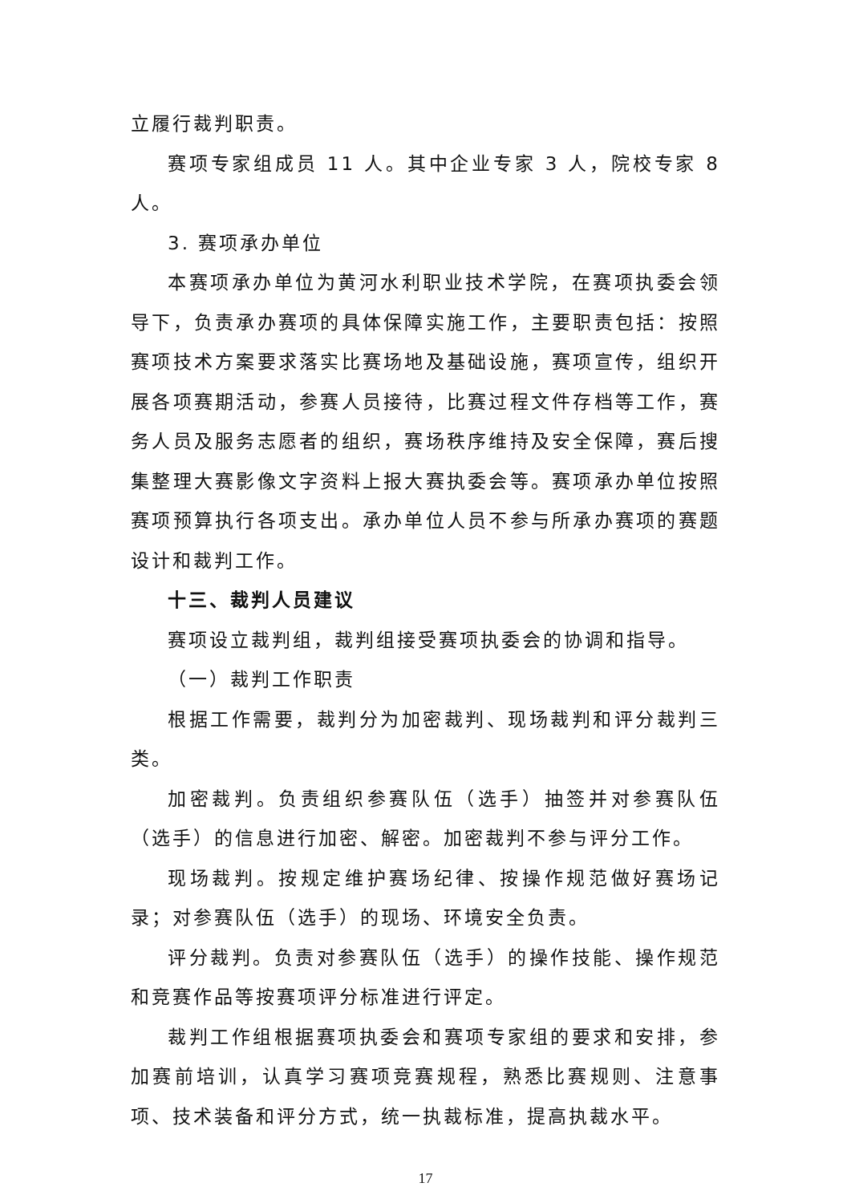立履行裁判职责。
赛项专家组成员 11 人。其中企业专家 3 人，院校专家 8 人。
3. 赛项承办单位
本赛项承办单位为黄河水利职业技术学院，在赛项执委会领导下，负责承办赛项的具体保障实施工作，主要职责包括：按照赛项技术方案要求落实比赛场地及基础设施，赛项宣传，组织开展各项赛期活动，参赛人员接待，比赛过程文件存档等工作，赛务人员及服务志愿者的组织，赛场秩序维持及安全保障，赛后搜集整理大赛影像文字资料上报大赛执委会等。赛项承办单位按照赛项预算执行各项支出。承办单位人员不参与所承办赛项的赛题设计和裁判工作。
十三、裁判人员建议
赛项设立裁判组，裁判组接受赛项执委会的协调和指导。
（一）裁判工作职责
根据工作需要，裁判分为加密裁判、现场裁判和评分裁判三类。
加密裁判。负责组织参赛队伍（选手）抽签并对参赛队伍（选手）的信息进行加密、解密。加密裁判不参与评分工作。
现场裁判。按规定维护赛场纪律、按操作规范做好赛场记录；对参赛队伍（选手）的现场、环境安全负责。
评分裁判。负责对参赛队伍（选手）的操作技能、操作规范和竞赛作品等按赛项评分标准进行评定。
裁判工作组根据赛项执委会和赛项专家组的要求和安排，参加赛前培训，认真学习赛项竞赛规程，熟悉比赛规则、注意事项、技术装备和评分方式，统一执裁标准，提高执裁水平。
17